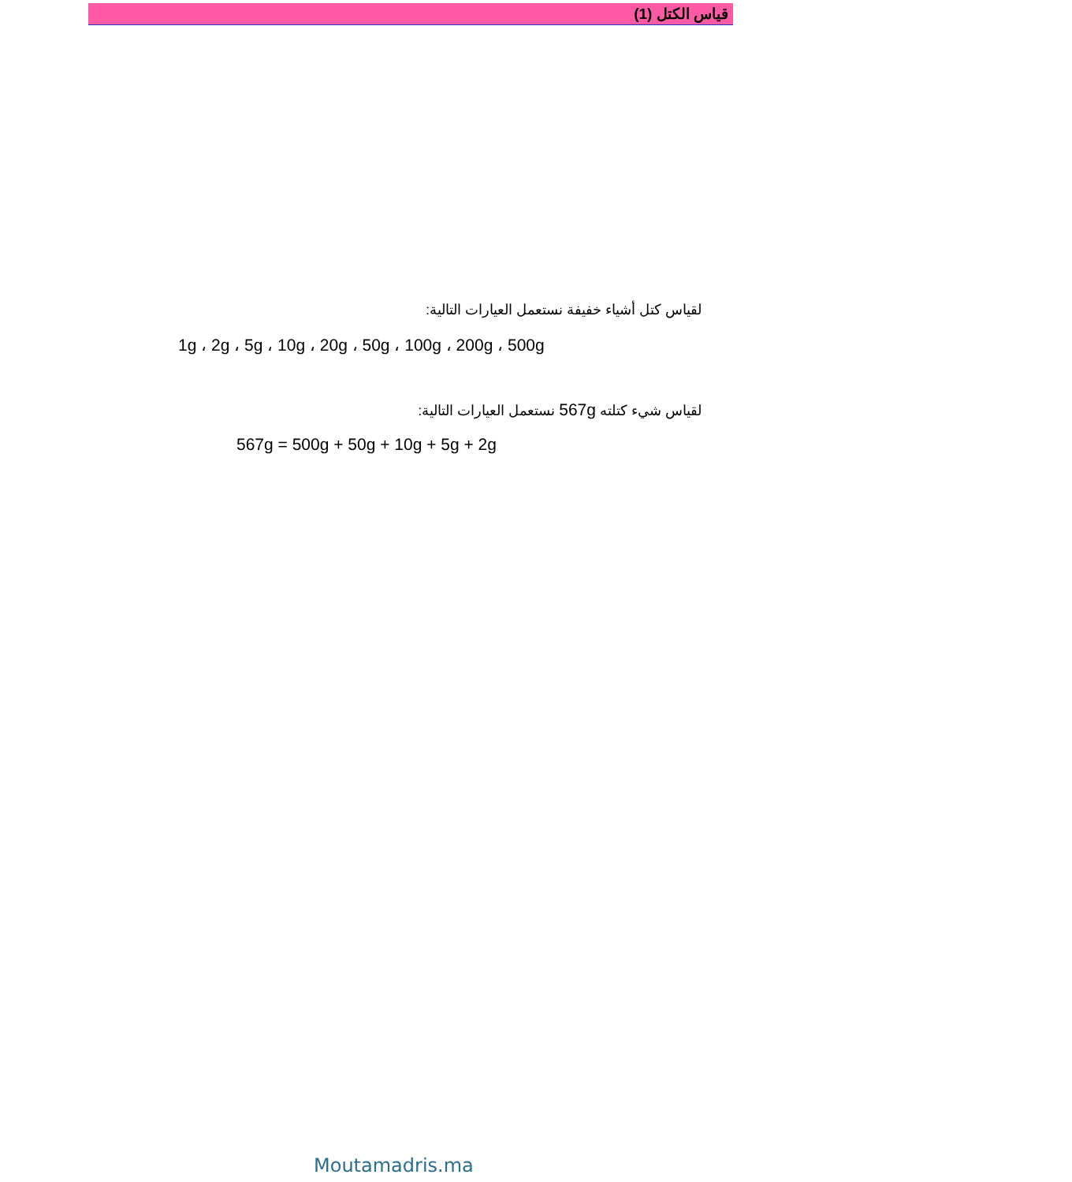قياس الكتل (1)
لقياس كتل أشياء خفيفة نستعمل العيارات التالية:
1g ، 2g ، 5g ، 10g ، 20g ، 50g ، 100g ، 200g ، 500g
لقياس شيء كتلته 567g نستعمل العيارات التالية:
567g = 500g + 50g + 10g + 5g + 2g
Moutamadris.ma